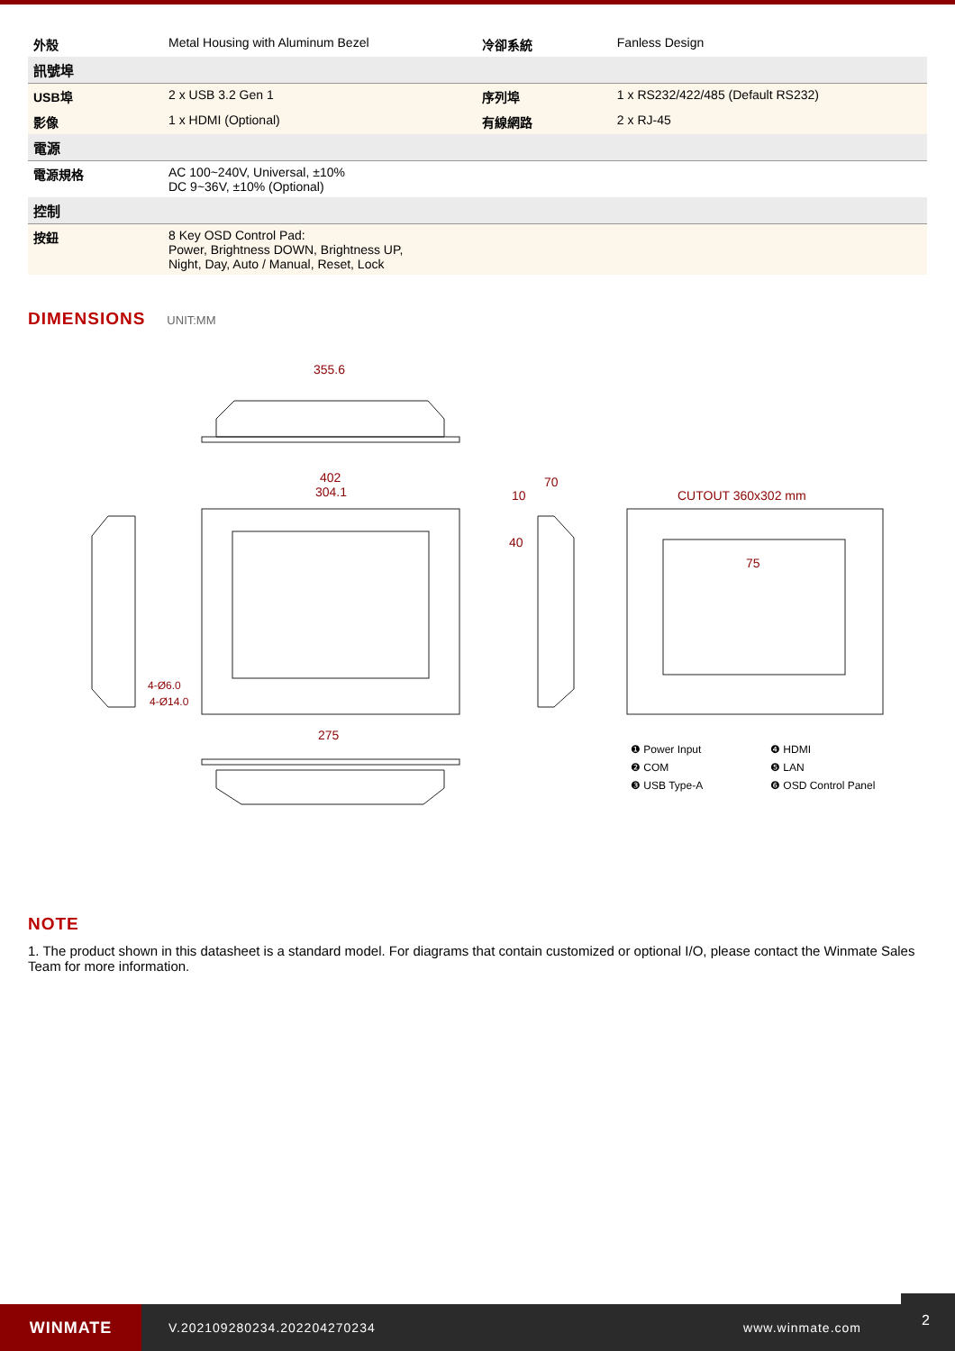| 外殼 | Metal Housing with Aluminum Bezel | 冷卻系統 | Fanless Design |
| 訊號埠 | | | |
| USB埠 | 2 x USB 3.2 Gen 1 | 序列埠 | 1 x RS232/422/485 (Default RS232) |
| 影像 | 1 x HDMI (Optional) | 有線網路 | 2 x RJ-45 |
| 電源 | | | |
| 電源規格 | AC 100~240V, Universal, ±10% DC 9~36V, ±10% (Optional) | | |
| 控制 | | | |
| 按鈕 | 8 Key OSD Control Pad: Power, Brightness DOWN, Brightness UP, Night, Day, Auto / Manual, Reset, Lock | | |
DIMENSIONS
UNIT:MM
355.6
402
304.1
CUTOUT 360x302 mm
10
70
40
75
275
4-Ø6.0
4-Ø14.0
❶ Power Input ❹ HDMI ❷ COM ❺ LAN ❸ USB Type-A ❻ OSD Control Panel
NOTE
1. The product shown in this datasheet is a standard model. For diagrams that contain customized or optional I/O, please contact the Winmate Sales Team for more information.
WINMATE
V.202109280234.202204270234 www.winmate.com
2